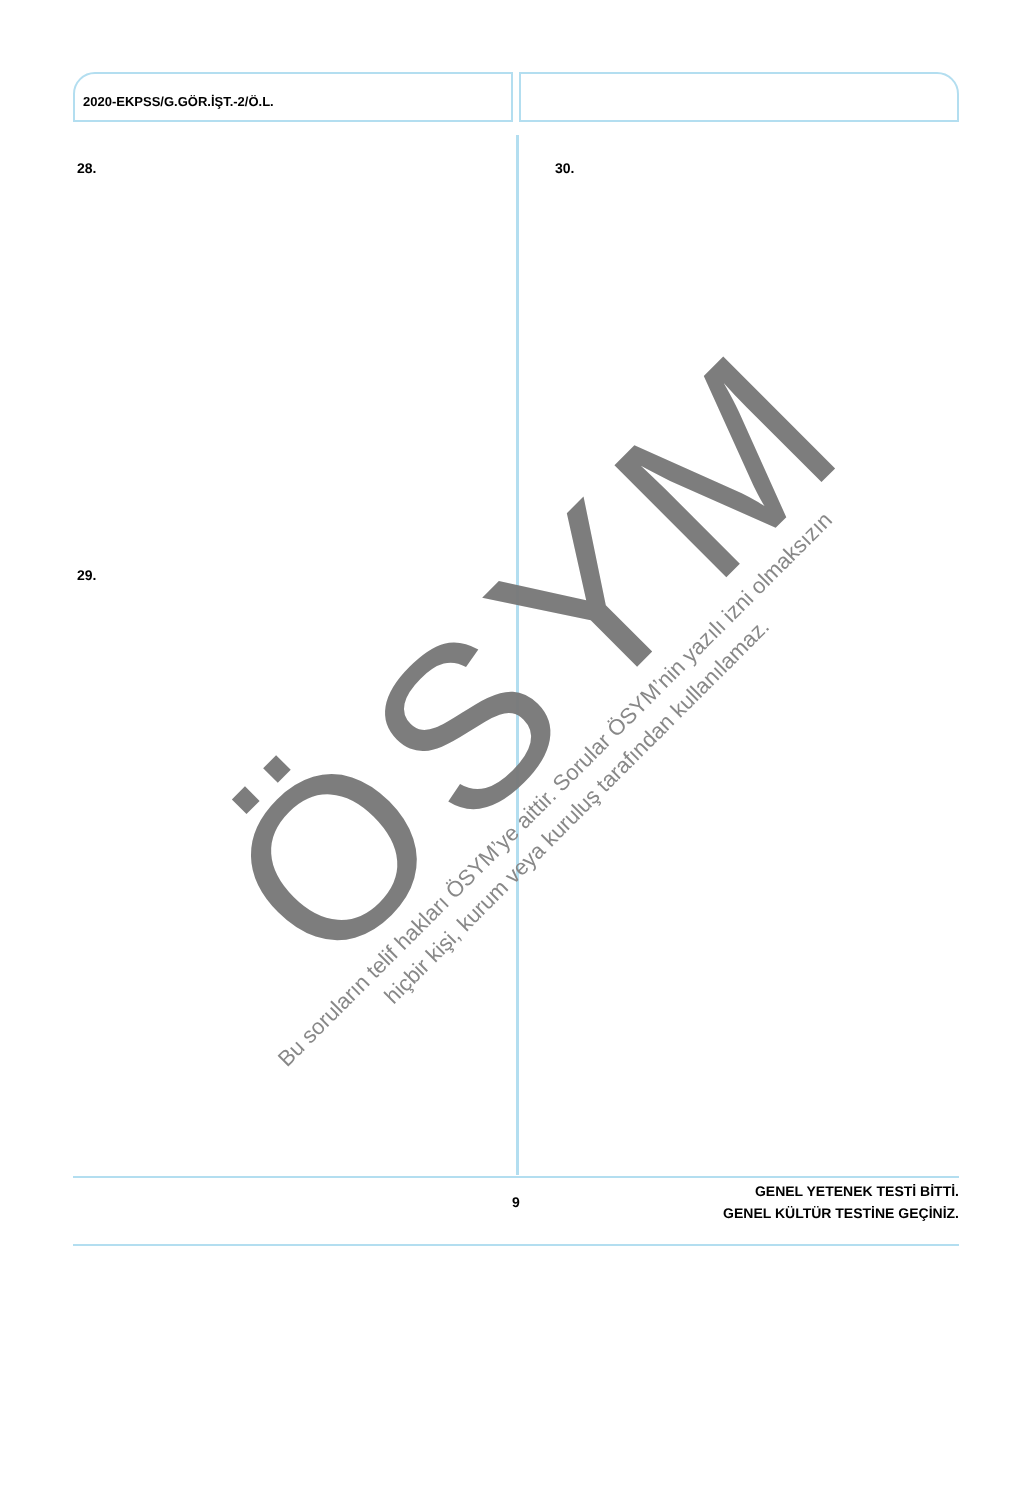2020-EKPSS/G.GÖR.İŞT.-2/Ö.L.
28. 30.
29. ÖSYM
Bu soruların telif hakları ÖSYM’ye aittir. Sorular ÖSYM’nin yazılı izni olmaksızın
hiçbir kişi, kurum veya kuruluş tarafından kullanılamaz.
9
GENEL YETENEK TESTİ BİTTİ.
GENEL KÜLTÜR TESTİNE GEÇİNİZ.